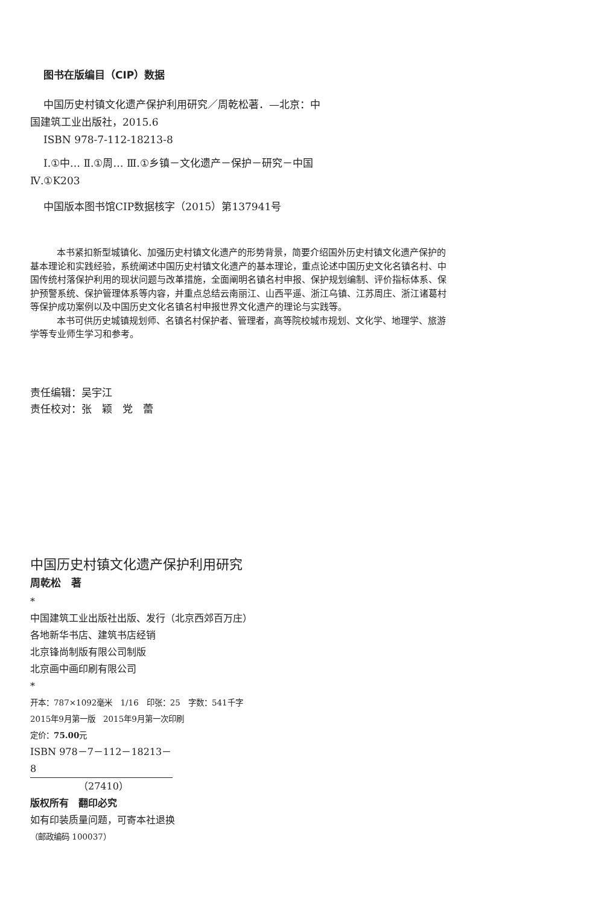图书在版编目（CIP）数据
中国历史村镇文化遗产保护利用研究／周乾松著．—北京：中国建筑工业出版社，2015.6
ISBN 978-7-112-18213-8
Ⅰ.①中… Ⅱ.①周… Ⅲ.①乡镇－文化遗产－保护－研究－中国 Ⅳ.①K203
中国版本图书馆CIP数据核字（2015）第137941号
本书紧扣新型城镇化、加强历史村镇文化遗产的形势背景，简要介绍国外历史村镇文化遗产保护的基本理论和实践经验，系统阐述中国历史村镇文化遗产的基本理论，重点论述中国历史文化名镇名村、中国传统村落保护利用的现状问题与改革措施，全面阐明名镇名村申报、保护规划编制、评价指标体系、保护预警系统、保护管理体系等内容，并重点总结云南丽江、山西平遥、浙江乌镇、江苏周庄、浙江诸葛村等保护成功案例以及中国历史文化名镇名村申报世界文化遗产的理论与实践等。
本书可供历史城镇规划师、名镇名村保护者、管理者，高等院校城市规划、文化学、地理学、旅游学等专业师生学习和参考。
责任编辑：吴宇江
责任校对：张　颖　党　蕾
中国历史村镇文化遗产保护利用研究
周乾松　著
*
中国建筑工业出版社出版、发行（北京西郊百万庄）
各地新华书店、建筑书店经销
北京锋尚制版有限公司制版
北京画中画印刷有限公司
*
开本：787×1092毫米　1/16　印张：25　字数：541千字
2015年9月第一版　2015年9月第一次印刷
定价：75.00元
ISBN 978－7－112－18213－8
（27410）
版权所有　翻印必究
如有印装质量问题，可寄本社退换
（邮政编码 100037）